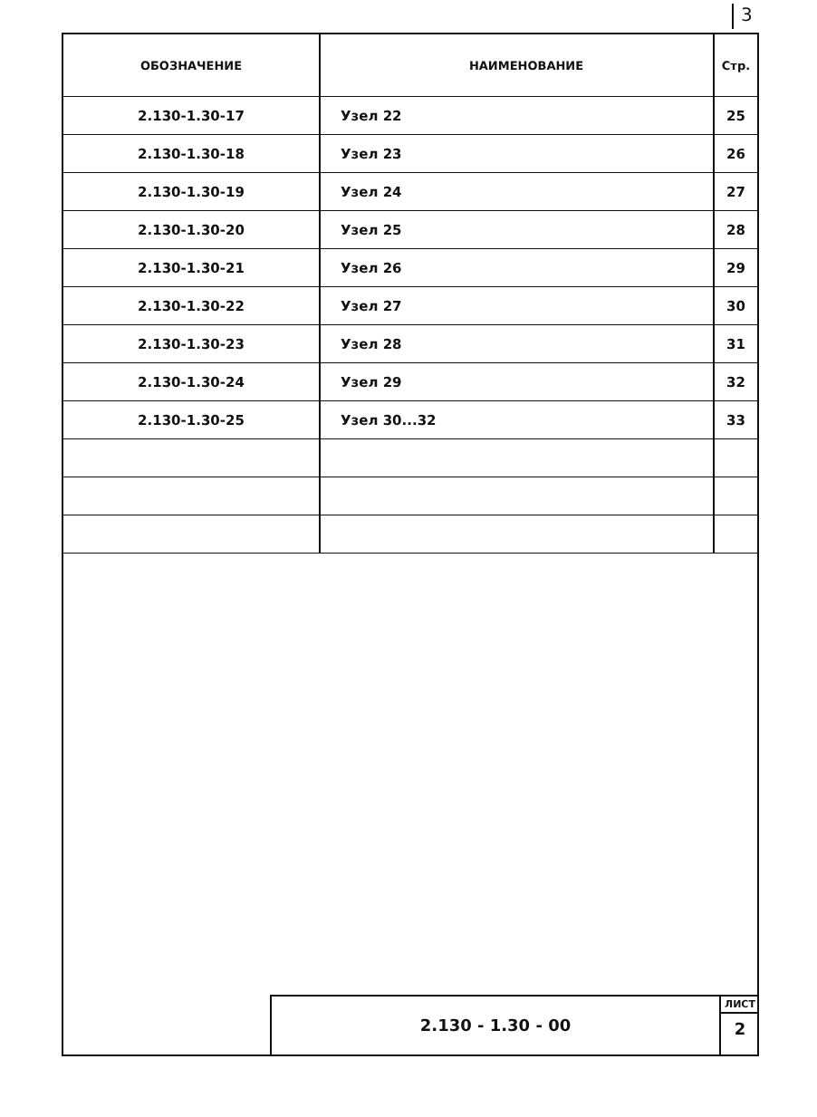3
| ОБОЗНАЧЕНИЕ | НАИМЕНОВАНИЕ | Стр. |
| --- | --- | --- |
| 2.130-1.30-17 | Узел 22 | 25 |
| 2.130-1.30-18 | Узел 23 | 26 |
| 2.130-1.30-19 | Узел 24 | 27 |
| 2.130-1.30-20 | Узел 25 | 28 |
| 2.130-1.30-21 | Узел 26 | 29 |
| 2.130-1.30-22 | Узел 27 | 30 |
| 2.130-1.30-23 | Узел 28 | 31 |
| 2.130-1.30-24 | Узел 29 | 32 |
| 2.130-1.30-25 | Узел 30...32 | 33 |
2.130 - 1.30 - 00
ЛИСТ
2